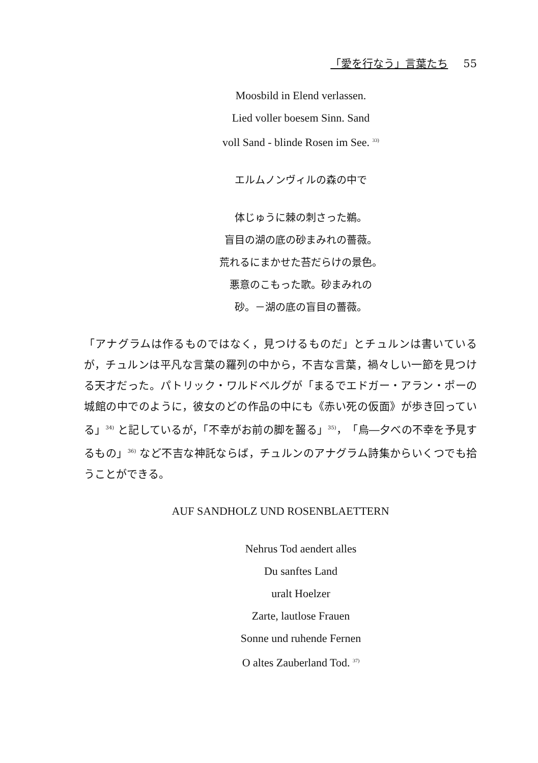「愛を行なう」言葉たち 55
Moosbild in Elend verlassen.
Lied voller boesem Sinn. Sand
voll Sand - blinde Rosen im See. <sup>33)</sup>
エルムノンヴィルの森の中で
体じゅうに棘の刺さった鵜。
盲目の湖の底の砂まみれの薔薇。
荒れるにまかせた苔だらけの景色。
悪意のこもった歌。砂まみれの
砂。－湖の底の盲目の薔薇。
「アナグラムは作るものではなく，見つけるものだ」とチュルンは書いているが，チュルンは平凡な言葉の羅列の中から，不吉な言葉，禍々しい一節を見つける天才だった。パトリック・ワルドベルグが「まるでエドガー・アラン・ポーの城館の中でのように，彼女のどの作品の中にも《赤い死の仮面》が歩き回っている」<sup>34)</sup> と記しているが，「不幸がお前の脚を齧る」<sup>35)</sup>，「烏―夕べの不幸を予見するもの」<sup>36)</sup> など不吉な神託ならば，チュルンのアナグラム詩集からいくつでも拾うことができる。
AUF SANDHOLZ UND ROSENBLAETTERN
Nehrus Tod aendert alles
Du sanftes Land
uralt Hoelzer
Zarte, lautlose Frauen
Sonne und ruhende Fernen
O altes Zauberland Tod. <sup>37)</sup>